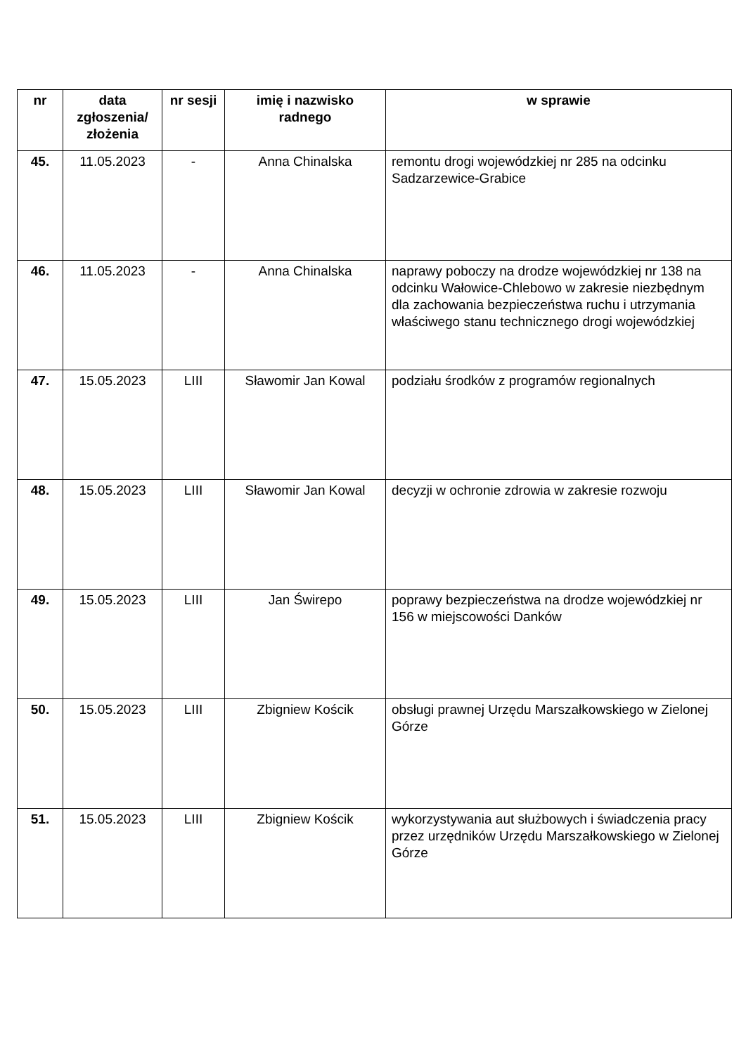| nr | data zgłoszenia/ złożenia | nr sesji | imię i nazwisko radnego | w sprawie |
| --- | --- | --- | --- | --- |
| 45. | 11.05.2023 | - | Anna Chinalska | remontu drogi wojewódzkiej nr 285 na odcinku Sadzarzewice-Grabice |
| 46. | 11.05.2023 | - | Anna Chinalska | naprawy poboczy na drodze wojewódzkiej nr 138 na odcinku Wałowice-Chlebowo w zakresie niezbędnym dla zachowania bezpieczeństwa ruchu i utrzymania właściwego stanu technicznego drogi wojewódzkiej |
| 47. | 15.05.2023 | LIII | Sławomir Jan Kowal | podziału środków z programów regionalnych |
| 48. | 15.05.2023 | LIII | Sławomir Jan Kowal | decyzji w ochronie zdrowia w zakresie rozwoju |
| 49. | 15.05.2023 | LIII | Jan Świrepo | poprawy bezpieczeństwa na drodze wojewódzkiej nr 156 w miejscowości Danków |
| 50. | 15.05.2023 | LIII | Zbigniew Kościk | obsługi prawnej Urzędu Marszałkowskiego w Zielonej Górze |
| 51. | 15.05.2023 | LIII | Zbigniew Kościk | wykorzystywania aut służbowych i świadczenia pracy przez urzędników Urzędu Marszałkowskiego w Zielonej Górze |